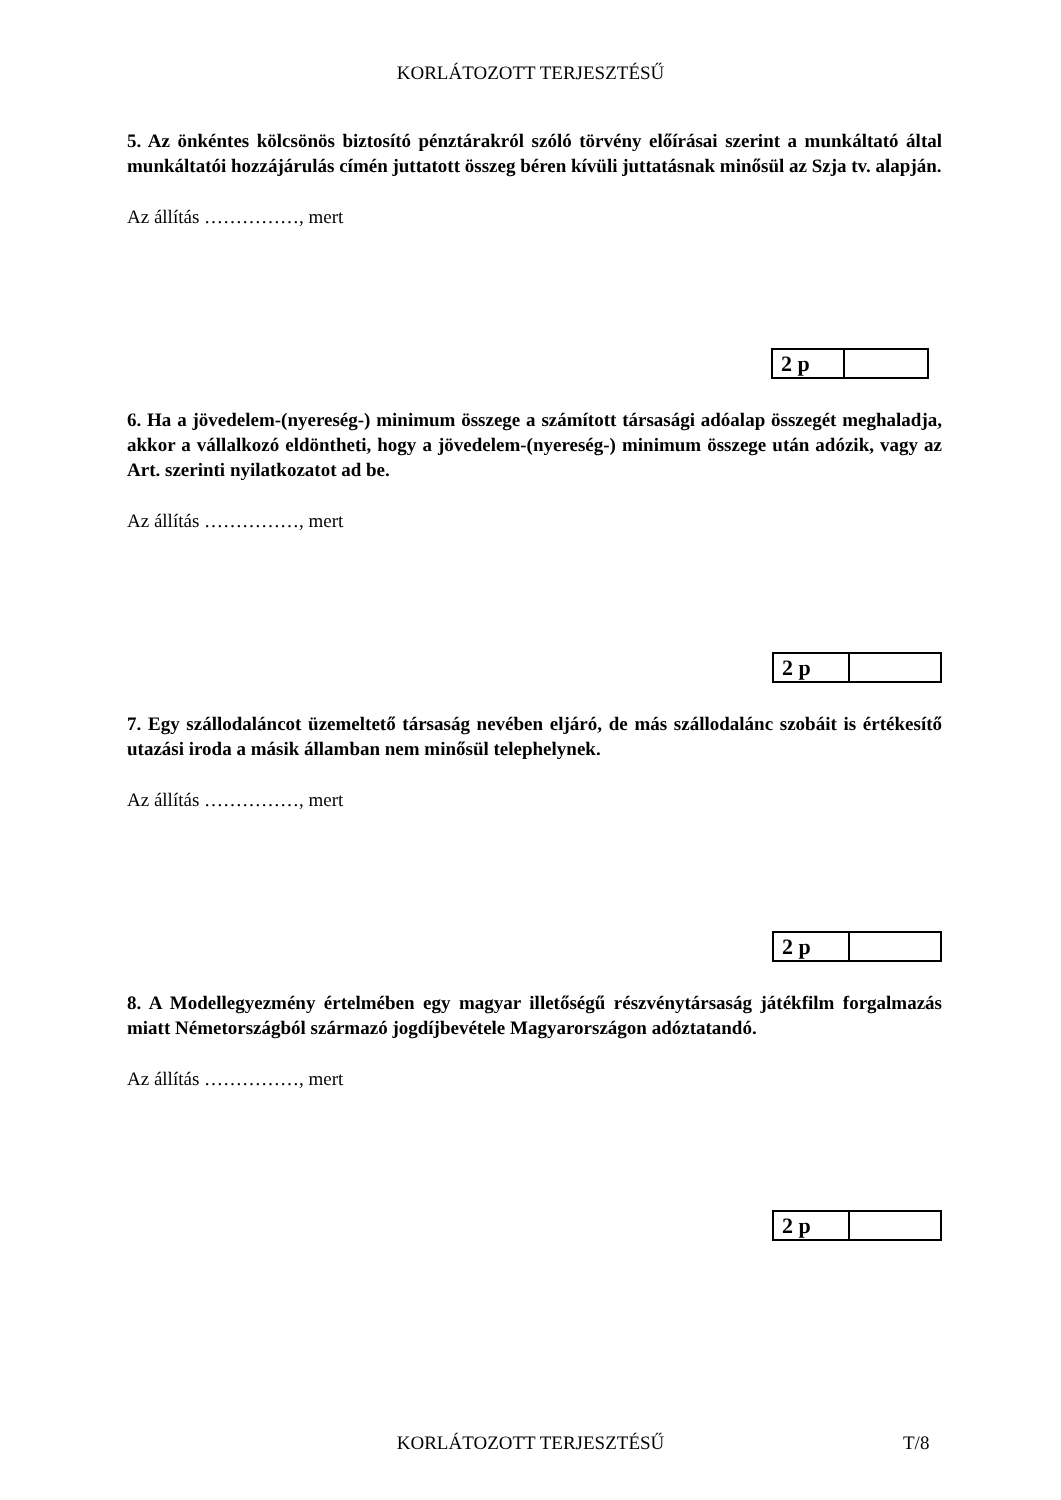KORLÁTOZOTT TERJESZTÉSŰ
5. Az önkéntes kölcsönös biztosító pénztárakról szóló törvény előírásai szerint a munkáltató által munkáltatói hozzájárulás címén juttatott összeg béren kívüli juttatásnak minősül az Szja tv. alapján.
Az állítás ……………, mert
| 2 p | |
6. Ha a jövedelem-(nyereség-) minimum összege a számított társasági adóalap összegét meghaladja, akkor a vállalkozó eldöntheti, hogy a jövedelem-(nyereség-) minimum összege után adózik, vagy az Art. szerinti nyilatkozatot ad be.
Az állítás ……………, mert
| 2 p | |
7. Egy szállodaláncot üzemeltető társaság nevében eljáró, de más szállodalánc szobáit is értékesítő utazási iroda a másik államban nem minősül telephelynek.
Az állítás ……………, mert
| 2 p | |
8. A Modellegyezmény értelmében egy magyar illetőségű részvénytársaság játékfilm forgalmazás miatt Németországból származó jogdíjbevétele Magyarországon adóztatandó.
Az állítás ……………, mert
| 2 p | |
KORLÁTOZOTT TERJESZTÉSŰ T/8